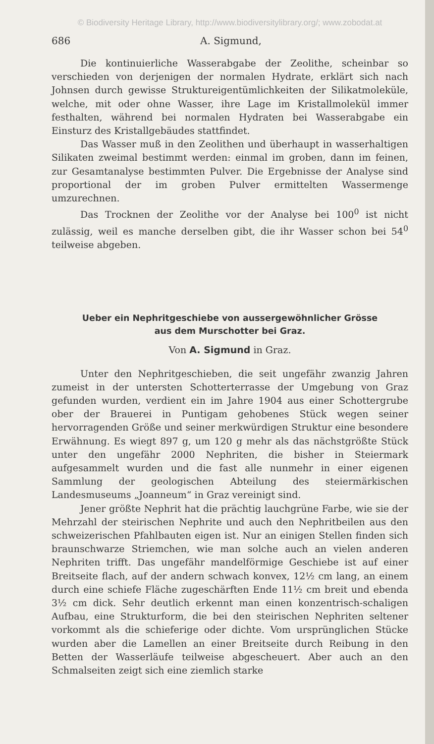© Biodiversity Heritage Library, http://www.biodiversitylibrary.org/; www.zobodat.at
686 A. Sigmund,
Die kontinuierliche Wasserabgabe der Zeolithe, scheinbar so verschieden von derjenigen der normalen Hydrate, erklärt sich nach Johnsen durch gewisse Struktureigentümlichkeiten der Silikatmoleküle, welche, mit oder ohne Wasser, ihre Lage im Kristallmolekül immer festhalten, während bei normalen Hydraten bei Wasserabgabe ein Einsturz des Kristallgebäudes stattfindet.
Das Wasser muß in den Zeolithen und überhaupt in wasserhaltigen Silikaten zweimal bestimmt werden: einmal im groben, dann im feinen, zur Gesamtanalyse bestimmten Pulver. Die Ergebnisse der Analyse sind proportional der im groben Pulver ermittelten Wassermenge umzurechnen.
Das Trocknen der Zeolithe vor der Analyse bei 100<sup>0</sup> ist nicht zulässig, weil es manche derselben gibt, die ihr Wasser schon bei 54<sup>0</sup> teilweise abgeben.
Ueber ein Nephritgeschiebe von aussergewöhnlicher Grösse
aus dem Murschotter bei Graz.
Von A. Sigmund in Graz.
Unter den Nephritgeschieben, die seit ungefähr zwanzig Jahren zumeist in der untersten Schotterterrasse der Umgebung von Graz gefunden wurden, verdient ein im Jahre 1904 aus einer Schottergrube ober der Brauerei in Puntigam gehobenes Stück wegen seiner hervorragenden Größe und seiner merkwürdigen Struktur eine besondere Erwähnung. Es wiegt 897 g, um 120 g mehr als das nächstgrößte Stück unter den ungefähr 2000 Nephriten, die bisher in Steiermark aufgesammelt wurden und die fast alle nunmehr in einer eigenen Sammlung der geologischen Abteilung des steiermärkischen Landesmuseums „Joanneum“ in Graz vereinigt sind.
Jener größte Nephrit hat die prächtig lauchgrüne Farbe, wie sie der Mehrzahl der steirischen Nephrite und auch den Nephritbeilen aus den schweizerischen Pfahlbauten eigen ist. Nur an einigen Stellen finden sich braunschwarze Striemchen, wie man solche auch an vielen anderen Nephriten trifft. Das ungefähr mandelförmige Geschiebe ist auf einer Breitseite flach, auf der andern schwach konvex, 12½ cm lang, an einem durch eine schiefe Fläche zugeschärften Ende 11½ cm breit und ebenda 3½ cm dick. Sehr deutlich erkennt man einen konzentrisch-schaligen Aufbau, eine Strukturform, die bei den steirischen Nephriten seltener vorkommt als die schieferige oder dichte. Vom ursprünglichen Stücke wurden aber die Lamellen an einer Breitseite durch Reibung in den Betten der Wasserläufe teilweise abgescheuert. Aber auch an den Schmalseiten zeigt sich eine ziemlich starke